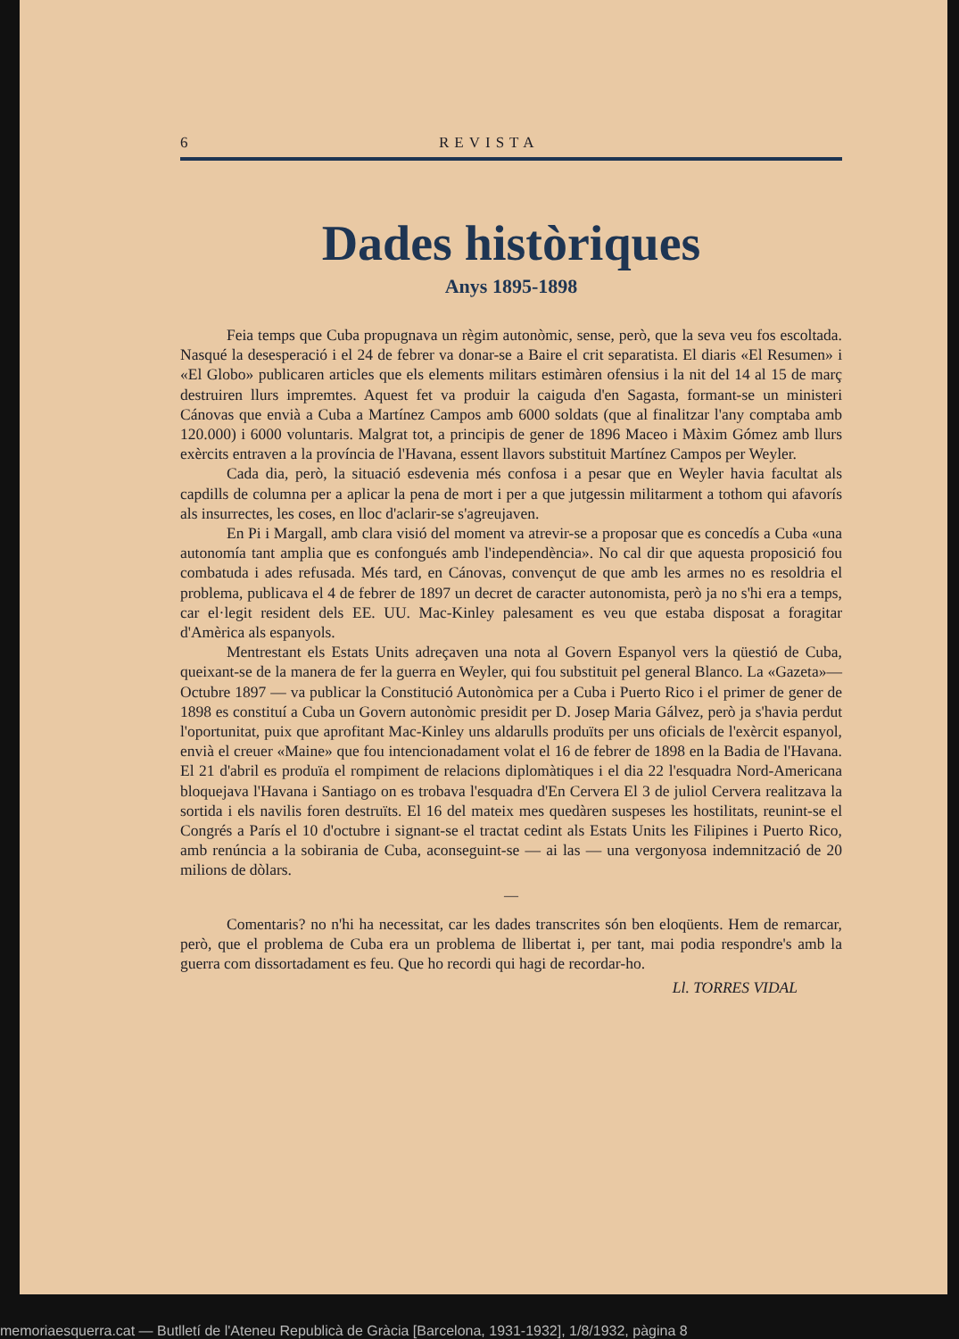6 REVISTA
Dades històriques
Anys 1895-1898
Feia temps que Cuba propugnava un règim autonòmic, sense, però, que la seva veu fos escoltada. Nasqué la desesperació i el 24 de febrer va donar-se a Baire el crit separatista. El diaris «El Resumen» i «El Globo» publicaren articles que els elements militars estimàren ofensius i la nit del 14 al 15 de març destruiren llurs impremtes. Aquest fet va produir la caiguda d'en Sagasta, formant-se un ministeri Cánovas que envià a Cuba a Martínez Campos amb 6000 soldats (que al finalitzar l'any comptaba amb 120.000) i 6000 voluntaris. Malgrat tot, a principis de gener de 1896 Maceo i Màxim Gómez amb llurs exèrcits entraven a la província de l'Havana, essent llavors substituit Martínez Campos per Weyler.
Cada dia, però, la situació esdevenia més confosa i a pesar que en Weyler havia facultat als capdills de columna per a aplicar la pena de mort i per a que jutgessin militarment a tothom qui afavorís als insurrectes, les coses, en lloc d'aclarir-se s'agreujaven.
En Pi i Margall, amb clara visió del moment va atrevir-se a proposar que es concedís a Cuba «una autonomía tant amplia que es confongués amb l'independència». No cal dir que aquesta proposició fou combatuda i ades refusada. Més tard, en Cánovas, convençut de que amb les armes no es resoldria el problema, publicava el 4 de febrer de 1897 un decret de caracter autonomista, però ja no s'hi era a temps, car el·legit resident dels EE. UU. Mac-Kinley palesament es veu que estaba disposat a foragitar d'Amèrica als espanyols.
Mentrestant els Estats Units adreçaven una nota al Govern Espanyol vers la qüestió de Cuba, queixant-se de la manera de fer la guerra en Weyler, qui fou substituit pel general Blanco. La «Gazeta»—Octubre 1897 — va publicar la Constitució Autonòmica per a Cuba i Puerto Rico i el primer de gener de 1898 es constituí a Cuba un Govern autonòmic presidit per D. Josep Maria Gálvez, però ja s'havia perdut l'oportunitat, puix que aprofitant Mac-Kinley uns aldarulls produïts per uns oficials de l'exèrcit espanyol, envià el creuer «Maine» que fou intencionadament volat el 16 de febrer de 1898 en la Badia de l'Havana. El 21 d'abril es produïa el rompiment de relacions diplomàtiques i el dia 22 l'esquadra Nord-Americana bloquejava l'Havana i Santiago on es trobava l'esquadra d'En Cervera El 3 de juliol Cervera realitzava la sortida i els navilis foren destruïts. El 16 del mateix mes quedàren suspeses les hostilitats, reunint-se el Congrés a París el 10 d'octubre i signant-se el tractat cedint als Estats Units les Filipines i Puerto Rico, amb renúncia a la sobirania de Cuba, aconseguint-se — ai las — una vergonyosa indemnització de 20 milions de dòlars.
—
Comentaris? no n'hi ha necessitat, car les dades transcrites són ben eloqüents. Hem de remarcar, però, que el problema de Cuba era un problema de llibertat i, per tant, mai podia respondre's amb la guerra com dissortadament es feu. Que ho recordi qui hagi de recordar-ho.
Ll. TORRES VIDAL
memoriaesquerra.cat — Butlletí de l'Ateneu Republicà de Gràcia [Barcelona, 1931-1932], 1/8/1932, pàgina 8